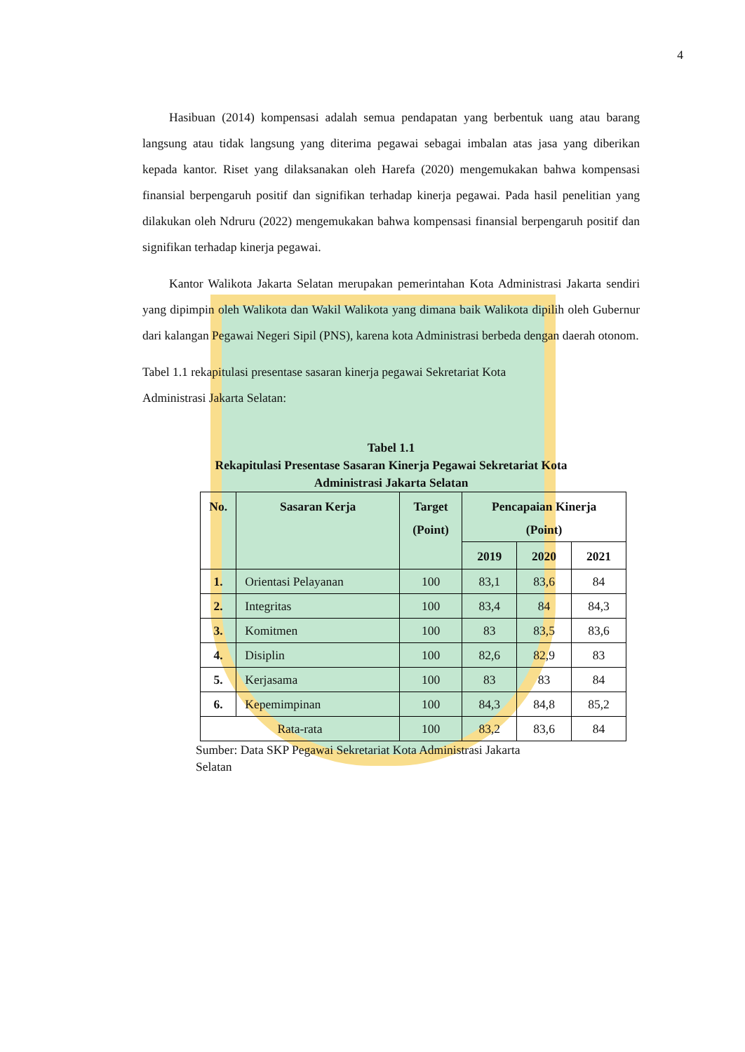4
Hasibuan (2014) kompensasi adalah semua pendapatan yang berbentuk uang atau barang langsung atau tidak langsung yang diterima pegawai sebagai imbalan atas jasa yang diberikan kepada kantor. Riset yang dilaksanakan oleh Harefa (2020) mengemukakan bahwa kompensasi finansial berpengaruh positif dan signifikan terhadap kinerja pegawai. Pada hasil penelitian yang dilakukan oleh Ndruru (2022) mengemukakan bahwa kompensasi finansial berpengaruh positif dan signifikan terhadap kinerja pegawai.
Kantor Walikota Jakarta Selatan merupakan pemerintahan Kota Administrasi Jakarta sendiri yang dipimpin oleh Walikota dan Wakil Walikota yang dimana baik Walikota dipilih oleh Gubernur dari kalangan Pegawai Negeri Sipil (PNS), karena kota Administrasi berbeda dengan daerah otonom.
Tabel 1.1 rekapitulasi presentase sasaran kinerja pegawai Sekretariat Kota
Administrasi Jakarta Selatan:
Tabel 1.1
Rekapitulasi Presentase Sasaran Kinerja Pegawai Sekretariat Kota
Administrasi Jakarta Selatan
| No. | Sasaran Kerja | Target (Point) | Pencapaian Kinerja (Point) | | |
| --- | --- | --- | --- | --- | --- |
| | | | 2019 | 2020 | 2021 |
| 1. | Orientasi Pelayanan | 100 | 83,1 | 83,6 | 84 |
| 2. | Integritas | 100 | 83,4 | 84 | 84,3 |
| 3. | Komitmen | 100 | 83 | 83,5 | 83,6 |
| 4. | Disiplin | 100 | 82,6 | 82,9 | 83 |
| 5. | Kerjasama | 100 | 83 | 83 | 84 |
| 6. | Kepemimpinan | 100 | 84,3 | 84,8 | 85,2 |
| Rata-rata | | 100 | 83,2 | 83,6 | 84 |
Sumber: Data SKP Pegawai Sekretariat Kota Administrasi Jakarta
Selatan